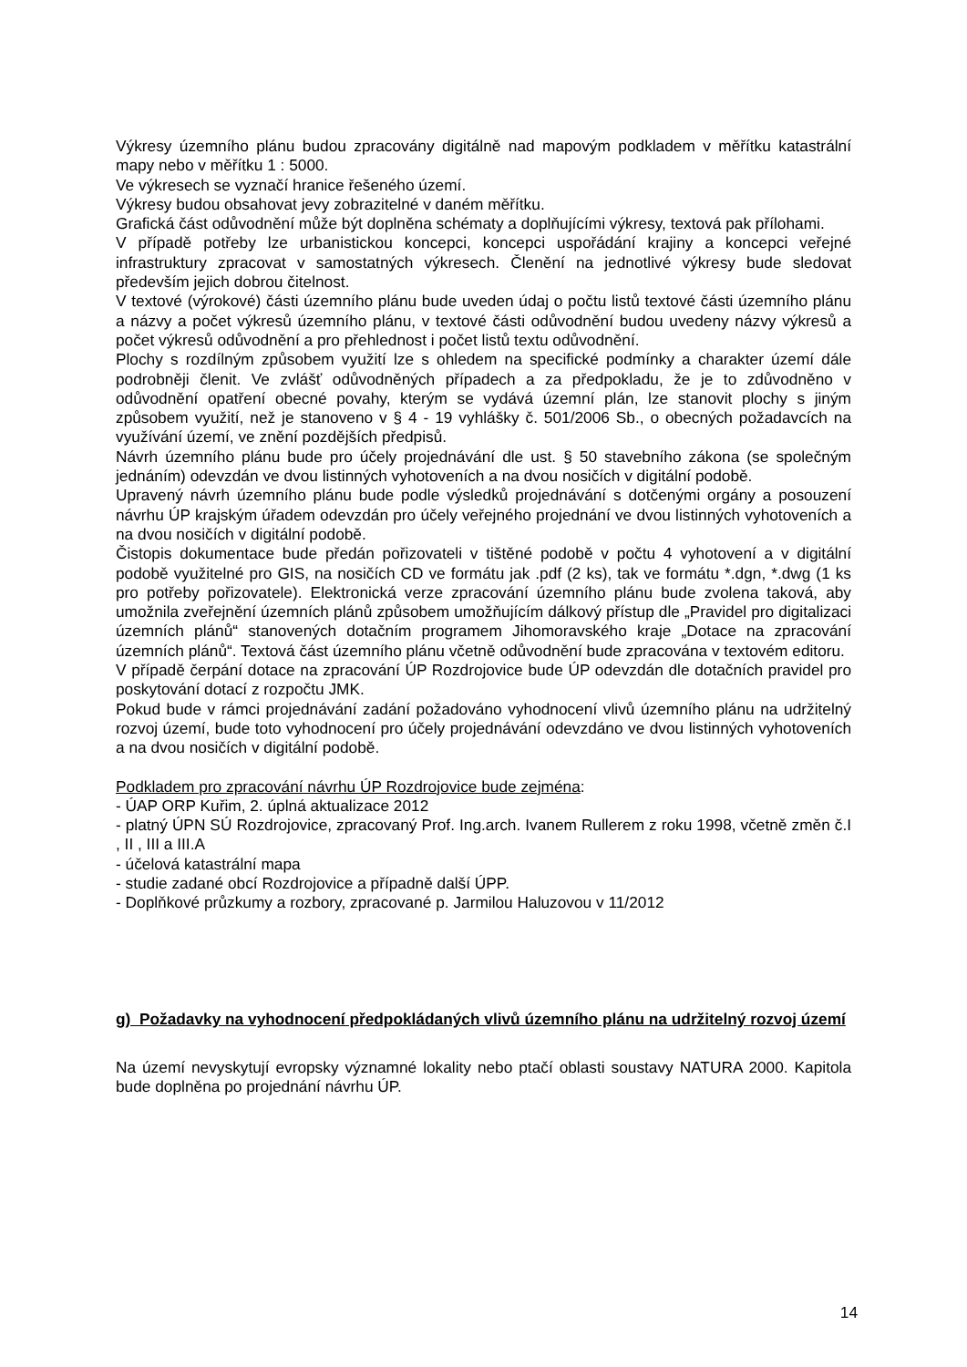Výkresy územního plánu budou zpracovány digitálně nad mapovým podkladem v měřítku katastrální mapy nebo v měřítku 1 : 5000.
Ve výkresech se vyznačí hranice řešeného území.
Výkresy budou obsahovat jevy zobrazitelné v daném měřítku.
Grafická část odůvodnění může být doplněna schématy a doplňujícími výkresy, textová pak přílohami.
V případě potřeby lze urbanistickou koncepci, koncepci uspořádání krajiny a koncepci veřejné infrastruktury zpracovat v samostatných výkresech. Členění na jednotlivé výkresy bude sledovat především jejich dobrou čitelnost.
V textové (výrokové) části územního plánu bude uveden údaj o počtu listů textové části územního plánu a názvy a počet výkresů územního plánu, v textové části odůvodnění budou uvedeny názvy výkresů a počet výkresů odůvodnění a pro přehlednost i počet listů textu odůvodnění.
Plochy s rozdílným způsobem využití lze s ohledem na specifické podmínky a charakter území dále podrobněji členit. Ve zvlášť odůvodněných případech a za předpokladu, že je to zdůvodněno v odůvodnění opatření obecné povahy, kterým se vydává územní plán, lze stanovit plochy s jiným způsobem využití, než je stanoveno v § 4 - 19 vyhlášky č. 501/2006 Sb., o obecných požadavcích na využívání území, ve znění pozdějších předpisů.
Návrh územního plánu bude pro účely projednávání dle ust. § 50 stavebního zákona (se společným jednáním) odevzdán ve dvou listinných vyhotoveních a na dvou nosičích v digitální podobě.
Upravený návrh územního plánu bude podle výsledků projednávání s dotčenými orgány a posouzení návrhu ÚP krajským úřadem odevzdán pro účely veřejného projednání ve dvou listinných vyhotoveních a na dvou nosičích v digitální podobě.
Čistopis dokumentace bude předán pořizovateli v tištěné podobě v počtu 4 vyhotovení a v digitální podobě využitelné pro GIS, na nosičích CD ve formátu jak .pdf (2 ks), tak ve formátu *.dgn, *.dwg (1 ks pro potřeby pořizovatele). Elektronická verze zpracování územního plánu bude zvolena taková, aby umožnila zveřejnění územních plánů způsobem umožňujícím dálkový přístup dle „Pravidel pro digitalizaci územních plánů“ stanovených dotačním programem Jihomoravského kraje „Dotace na zpracování územních plánů“. Textová část územního plánu včetně odůvodnění bude zpracována v textovém editoru.
V případě čerpání dotace na zpracování ÚP Rozdrojovice bude ÚP odevzdán dle dotačních pravidel pro poskytování dotací z rozpočtu JMK.
Pokud bude v rámci projednávání zadání požadováno vyhodnocení vlivů územního plánu na udržitelný rozvoj území, bude toto vyhodnocení pro účely projednávání odevzdáno ve dvou listinných vyhotoveních a na dvou nosičích v digitální podobě.
Podkladem pro zpracování návrhu ÚP Rozdrojovice bude zejména:
- ÚAP ORP Kuřim, 2. úplná aktualizace 2012
- platný ÚPN SÚ Rozdrojovice, zpracovaný Prof. Ing.arch. Ivanem Rullerem z roku 1998, včetně změn č.I , II , III a III.A
- účelová katastrální mapa
- studie zadané obcí Rozdrojovice a případně další ÚPP.
- Doplňkové průzkumy a rozbory, zpracované p. Jarmilou Haluzovou v 11/2012
g) Požadavky na vyhodnocení předpokládaných vlivů územního plánu na udržitelný rozvoj území
Na území nevyskytují evropsky významné lokality nebo ptačí oblasti soustavy NATURA 2000. Kapitola bude doplněna po projednání návrhu ÚP.
14